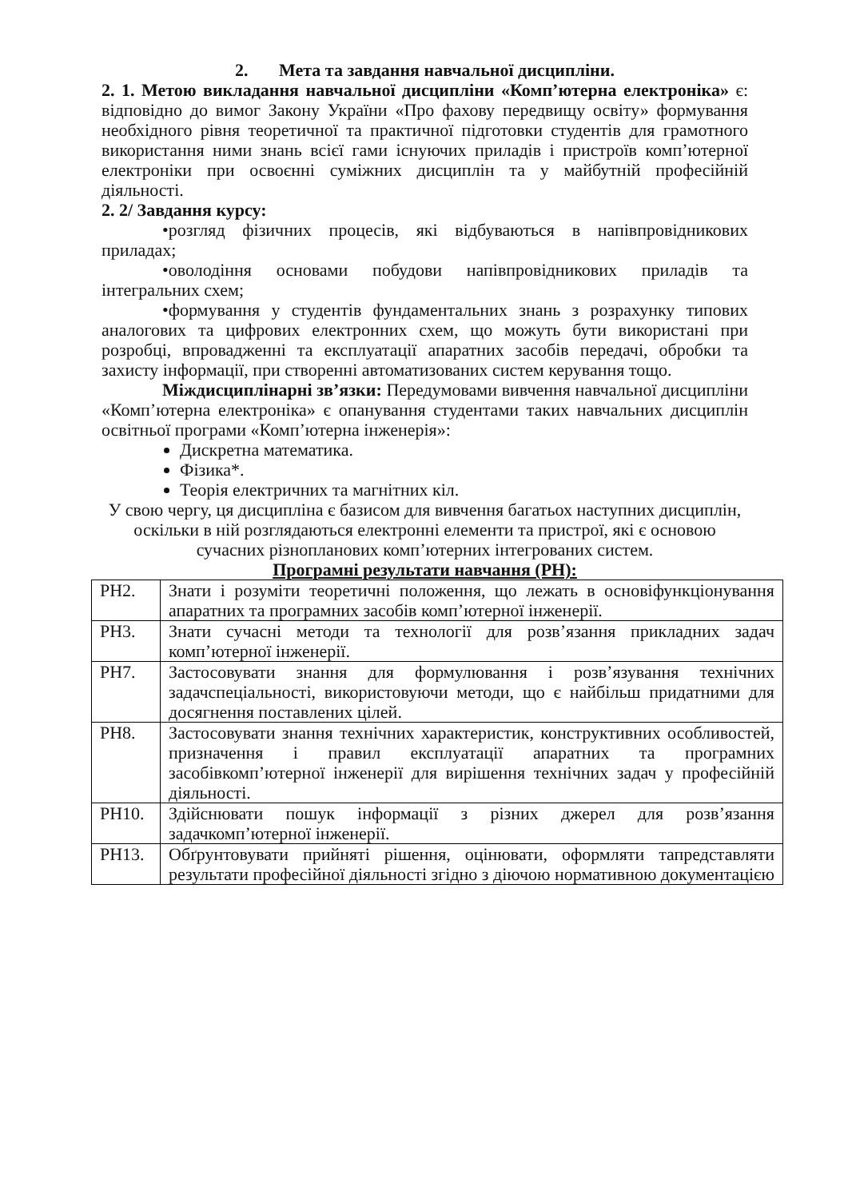2. Мета та завдання навчальної дисципліни.
2. 1. Метою викладання навчальної дисципліни «Комп’ютерна електроніка» є: відповідно до вимог Закону України «Про фахову передвищу освіту» формування необхідного рівня теоретичної та практичної підготовки студентів для грамотного використання ними знань всієї гами існуючих приладів і пристроїв комп’ютерної електроніки при освоєнні суміжних дисциплін та у майбутній професійній діяльності.
2. 2/ Завдання курсу:
•розгляд фізичних процесів, які відбуваються в напівпровідникових приладах;
•оволодіння основами побудови напівпровідникових приладів та інтегральних схем;
•формування у студентів фундаментальних знань з розрахунку типових аналогових та цифрових електронних схем, що можуть бути використані при розробці, впровадженні та експлуатації апаратних засобів передачі, обробки та захисту інформації, при створенні автоматизованих систем керування тощо.
Міждисциплінарні зв’язки: Передумовами вивчення навчальної дисципліни «Комп’ютерна електроніка» є опанування студентами таких навчальних дисциплін освітньої програми «Комп’ютерна інженерія»:
Дискретна математика.
Фізика*.
Теорія електричних та магнітних кіл.
У свою чергу, ця дисципліна є базисом для вивчення багатьох наступних дисциплін, оскільки в ній розглядаються електронні елементи та пристрої, які є основою сучасних різнопланових комп’ютерних інтегрованих систем.
Програмні результати навчання (РН):
| РН2. | Знати і розуміти теоретичні положення, що лежать в основіфункціонування апаратних та програмних засобів комп’ютерної інженерії. |
| РН3. | Знати сучасні методи та технології для розв’язання прикладних задач комп’ютерної інженерії. |
| РН7. | Застосовувати знання для формулювання і розв’язування технічних задачспеціальності, використовуючи методи, що є найбільш придатними для досягнення поставлених цілей. |
| РН8. | Застосовувати знання технічних характеристик, конструктивних особливостей, призначення і правил експлуатації апаратних та програмних засобівкомп’ютерної інженерії для вирішення технічних задач у професійній діяльності. |
| РН10. | Здійснювати пошук інформації з різних джерел для розв’язання задачкомп’ютерної інженерії. |
| РН13. | Обґрунтовувати прийняті рішення, оцінювати, оформляти тапредставляти результати професійної діяльності згідно з діючою нормативною документацією |